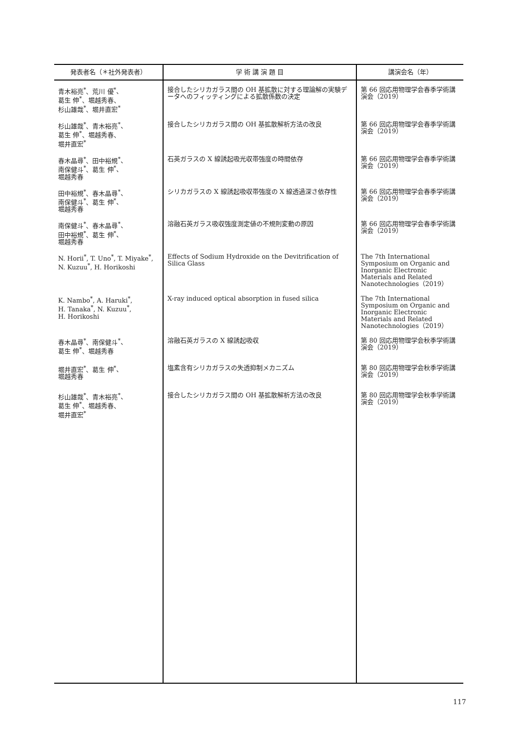| 発表者名（＊社外発表者） | 学 術 講 演 題 目 | 講演会名（年） |
| --- | --- | --- |
| 青木裕亮<sup>*</sup>、荒川 優<sup>*</sup>、 葛生 伸<sup>*</sup>、堀越秀春、 杉山雄哉<sup>*</sup>、堀井直宏<sup>*</sup> | 接合したシリカガラス間の OH 基拡散に対する理論解の実験データへのフィッティングによる拡散係数の決定 | 第 66 回応用物理学会春季学術講演会（2019） |
| 杉山雄哉<sup>*</sup>、青木裕亮<sup>*</sup>、 葛生 伸<sup>*</sup>、堀越秀春、 堀井直宏<sup>*</sup> | 接合したシリカガラス間の OH 基拡散解析方法の改良 | 第 66 回応用物理学会春季学術講演会（2019） |
| 春木晶尋<sup>*</sup>、田中裕規<sup>*</sup>、 南保健斗<sup>*</sup>、葛生 伸<sup>*</sup>、 堀越秀春 | 石英ガラスの X 線誘起吸光収帯強度の時間依存 | 第 66 回応用物理学会春季学術講演会（2019） |
| 田中裕規<sup>*</sup>、春木晶尋<sup>*</sup>、 南保健斗<sup>*</sup>、葛生 伸<sup>*</sup>、 堀越秀春 | シリカガラスの X 線誘起吸収帯強度の X 線透過深さ依存性 | 第 66 回応用物理学会春季学術講演会（2019） |
| 南保健斗<sup>*</sup>、春木晶尋<sup>*</sup>、 田中裕規<sup>*</sup>、葛生 伸<sup>*</sup>、 堀越秀春 | 溶融石英ガラス吸収強度測定値の不規則変動の原因 | 第 66 回応用物理学会春季学術講演会（2019） |
| N. Horii<sup>*</sup>, T. Uno<sup>*</sup>, T. Miyake<sup>*</sup>, N. Kuzuu<sup>*</sup>, H. Horikoshi | Effects of Sodium Hydroxide on the Devitrification of Silica Glass | The 7th International Symposium on Organic and Inorganic Electronic Materials and Related Nanotechnologies（2019） |
| K. Nambo<sup>*</sup>, A. Haruki<sup>*</sup>, H. Tanaka<sup>*</sup>, N. Kuzuu<sup>*</sup>, H. Horikoshi | X-ray induced optical absorption in fused silica | The 7th International Symposium on Organic and Inorganic Electronic Materials and Related Nanotechnologies（2019） |
| 春木晶尋<sup>*</sup>、南保健斗<sup>*</sup>、 葛生 伸<sup>*</sup>、堀越秀春 | 溶融石英ガラスの X 線誘起吸収 | 第 80 回応用物理学会秋季学術講演会（2019） |
| 堀井直宏<sup>*</sup>、葛生 伸<sup>*</sup>、 堀越秀春 | 塩素含有シリカガラスの失透抑制メカニズム | 第 80 回応用物理学会秋季学術講演会（2019） |
| 杉山雄哉<sup>*</sup>、青木裕亮<sup>*</sup>、 葛生 伸<sup>*</sup>、堀越秀春、 堀井直宏<sup>*</sup> | 接合したシリカガラス間の OH 基拡散解析方法の改良 | 第 80 回応用物理学会秋季学術講演会（2019） |
117